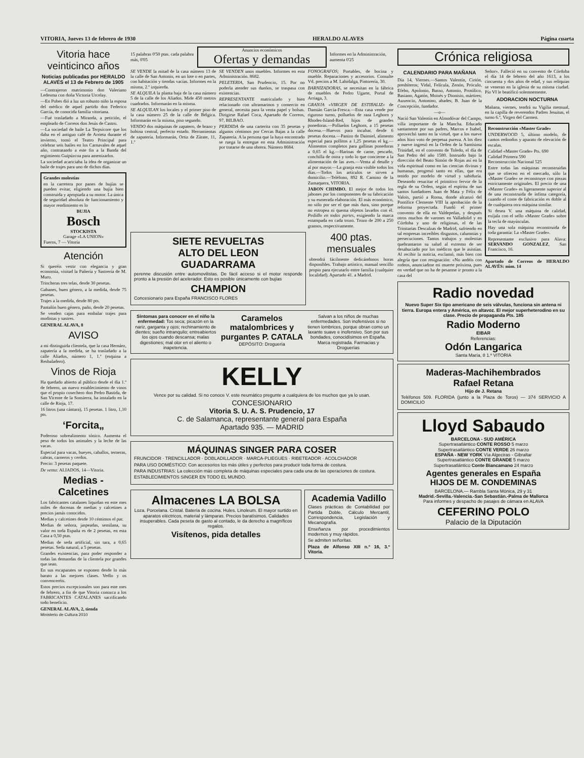VITORIA, Jueves 13 de febrero de 1930 HERALDO ALAVES Página cuarta
Vitoria hace veinticinco años
Noticias publicadas por HERALDO ALAVÉS el 13 de Febrero de 1905
—Contrajeron matrimonio don Valeriano Ledesma con doña Victoria Urcelay.
—En Pobes dió a luz un robusto niño la esposa del médico de aquel partido don Federico García, de conocida familia vitoriana.
—Fué trasladado a Miranda, a petición, el empleado de Correos don Jesús de Castro.
—La sociedad de baile La Terpsícore que los daba en el antiguo café de Arrieta durante el invierno, tomó el Teatro Principal para celebrar seis bailes en los Carnavales de aquel año, contratando a este fin a la Banda del regimiento Guipúzcoa para amenizarlos.
La sociedad acariciaba la idea de organizar un baile de trajes para uno de dichos días.
Grandes molestias
en la carretera por panes de bujías se pueden evitar, eligiendo una bujía bien construida y apropiada a su motor. La única de seguridad absoluta de funcionamiento y mayor rendimiento es lo
BUJIA
Bosch
STOCKISTA
Garage «LA UNION»
Fueros, 7 — Vitoria
Atención
Si queréis vestir con elegancia y gran economía, visitad la Pañería y Sastrería de M. Muro.
Trincheras tres telas, desde 30 pesetas.
Gabanes, buen género, a la medida, desde 75 pesetas.
Trajes a la medida, desde 80 pts.
Pantalón buen género, paño, desde 20 pesetas.
Se venden cajas para embalar trajes para modistas y sastres.
GENERAL ALAVA, 8
AVISO
a mi distinguida clientela, que la casa Hernáez, zapatería a la medida, se ha trasladado a la calle Aliados, número 1, 1.º (esquina a Resbaladero).
Vinos de Rioja
Ha quedado abierto al público desde el día 1.º de febrero, un nuevo establecimiento de vinos que el propio cosechero don Pedro Bastida, de San Vicente de la Sonsierra, ha instalado en la calle de Rioja, 17.
16 litros (una cántara), 15 pesetas. 1 litro, 1,10 pts.
‘Forcita„
Poderoso sobrealimento tónico. Aumenta el peso de todos los animales y la leche de las vacas.
Especial para vacas, bueyes, caballos, terneras, cabras, carneros y cerdos.
Precio: 3 pesetas paquete.
De venta: ALIADOS, 14—Vitoria.
Medias - Calcetines
Los fabricantes catalanes liquidan en este mes miles de docenas de medias y calcetines a precios jamás conocidos.
Medias y calcetines desde 10 céntimos el par.
Medias de señora, jaspeadas, semilana, su valor en toda España es de 2 pesetas, en esta Casa a 0,50 ptas.
Medias de seda artificial, sin tara, a 0,65 pesetas. Seda natural, a 5 pesetas.
Grandes existencias, para poder responder a todas las demandas de la clientela por grandes que sean.
En sus escaparates se exponen desde lo más barato a las mejores clases. Vedlo y os convenceréis.
Estos precios excepcionales son para este mes de febrero, a fin de que Vitoria conozca a los FABRICANTES CATALANES sacrificando todo beneficio.
GENERAL ALAVA, 2, tienda
15 palabras 0'50 ptas. cada palabra más, 0'05
Anuncios económicos
Ofertas y demandas
Informes en la Administración, aumenta 0'25
SE VENDE la mitad de la casa número 13 de la calle de San Antonio, en un lote o en partes, con habitación y tiendas vacías. Informes en la misma, 2.º izquierda.
SE ALQUILA la planta baja de la casa número 5 de la calle de los Aliados. Mide 450 metros cuadrados. Informarán en la misma.
SE ALQUILAN los locales y el primer piso de la casa número 25 de la calle de Bélgica. Informarán en la misma, piso segundo.
VENDO dos máquinas de zapatero, de brazo y bobina central, perfecto estado. Herramientas de zapatería. Informarán, Ortiz de Zárate, 11, 1.º
SE VENDEN unos muebles. Informes en esta Administración. 8682.
PELETERIA, San Prudencio, 15. Por no poderla atender sus dueños, se traspasa con existencias.
REPRESENTANTE matriculado y bien relacionado con ultramarinos y comercio en general, necesita para la venta papel y bolsas. Dirigirse Rafael Coca, Apartado de Correos, 97, BILBAO.
PERDIDA de una carterita con 35 pesetas y algunos céntimos por Cercas Bajas a la calle Zapatería. A la persona que la haya encontrado se ruega la entregue en esta Administración por tratarse de una obrera. Número 8684.
FONOGRAFOS; Portables, de bocina y mueble. Reparaciones y accesorios. Consulte Vd. precios a M. Lahidalga, Pintorería, 30.
BARNIZADORAS, se necesitan en la fábrica de muebles de Pedro Ugarte, Portal de Arriaga, 3.
GRANJA «VIRGEN DE ESTIBALIZ» de Damián García-Fresca.—Esta casa vende por riguroso turno, polluelos de raza Leghorn y Rhodes-Island-Red, hijos de grandes ponedoras.—Polluelos Leghorn, a 15 pesetas docena.—Huevos para incubar, desde 6 pesetas docena.—Panizo de Daimiel, alimento especial para pollitos a 1,25 pesetas el kg.—Alimentos completos para gallinas ponedoras a 0,65 el kg.—Harinas de carne, pescado, conchilla de ostra y todo lo que concierne a la alimentación de las aves.—Venta al detalle y al por mayor.—La granja esta visible todos los días.—Todos los artículos se sirven a domicilio.—Teléfono, 892 R. Camino de la Zumaquera, VITORIA.
JABON CHIMBO. El mejor de todos los jabones por los componentes de su fabricación y su esmerada elaboración. El más económico, no sólo por ser el que más dura, sino porque no estropea ni quema objetos lavados con él. Pedidlo en todas partes, exigiendo la marca estampada en cada trozo. Trozo de 200 a 250 gramos, respectivamente.
SIETE REVUELTAS
ALTO DEL LEON
GUADARRAMA
perenne discusión entre automovilistas. De fácil acceso si el motor responde pronto a la presión del acelerador. Esto es posible únicamente con bujías
CHAMPION
Concesionario para España FRANCISCO FLORES
400 ptas. mensuales
obtendrá fácilmente dedicándonos horas disponibles. Trabajo artístico, manual sencillo propio para ejecutarlo entre familia (cualquier localidad). Apartado 41. a Madrid.
Síntomas para conocer en el niño la enfermedad: Tos seca; picazón en la nariz, garganta y ojos; rechinamiento de dientes; sueño intranquilo; entreabiertos los ojos cuando descansa; malas digestiones; mal olor en el aliento o inapetencia.
Caramelos matalombrices y purgantes P. CATALA
DEPÓSITO: Droguería
Salvan a los niños de muchas enfermedades. Son inofensivos si no tienen lombrices, porque obran como un laxante suave e inofensivo. Son por sus bondades, conocidísimos en España. Marca registrada. Farmacias y Droguerías
KELLY
Vence por su calidad. Si no conoce V. este neumático pregunte a cualquiera de los muchos que ya lo usan.
CONCESIONARIO
Vitoria S. U. A. S. Prudencio, 17
C. de Salamanca, representante general para España
Apartado 935. — MADRID
MÁQUINAS SINGER PARA COSER
FRUNCIDOR · TRENCILLADOR · DOBLADILLADOR · MARCA-PLIEGUES · RIBETEADOR · ACOLCHADOR
PARA USO DOMÉSTICO: Con accesorios los más útiles y perfectos para producir toda forma de costura.
PARA INDUSTRIAS: La colección más completa de máquinas especiales para cada una de las operaciones de costura.
ESTABLECIMIENTOS SINGER EN TODO EL MUNDO.
Almacenes LA BOLSA
Loza. Porcelana. Cristal. Batería de cocina. Hules. Linoleum. El mayor surtido en aparatos eléctricos, material y lámparas. Precios baratísimos. Calidades insuperables. Cada peseta de gasto al contado, le da derecho a magníficos regalos.
Visítenos, pida detalles
Academia Vadillo
Clases prácticas de Contabilidad por Partida Doble, Cálculo Mercantil, Correspondencia, Legislación y Mecanografía.
Enseñanza por procedimientos modernos y muy rápidos.
Se admiten señoritas.
Plaza de Alfonso XIII n.º 16, 3.º Vitoria.
Crónica religiosa
CALENDARIO PARA MAÑANA
Día 14, Viernes.—Santos Valentín, Cirión, presbíteros; Vidal, Felícula, Zenón, Próculo, Efebo, Apolonio, Basso, Antonio, Protólico, Basiano, Agatón, Moisés y Dionisio, mártires; Auxencio, Antonino, abades; B. Juan de la Concepción, fundador.
—o—
Nació San Valentín en Almodóvar del Campo, villa importante de la Mancha. Educado santamente por sus padres, Marcos e Isabel, aprovechó tanto en la virtud, que a los nueve años hizo voto de perpetua pureza. A los diez y nueve ingresó en la Orden de la Santísima Trinidad, en el convento de Toledo, el día de San Pedro del año 1580. Instruido bajo la dirección del Beato Simón de Rojas así en la vida espiritual como en las ciencias divinas y humanas, progresó tanto en ellas, que era tenido por modelo de virtud y sabiduría. Deseando resucitar el primitivo fervor de la regla de su Orden, según el espíritu de sus santos fundadores Juan de Mata y Félix de Valois, partió a Roma, donde alcanzó del Pontífice Clemente VIII la aprobación de la reforma proyectada. Fundó el primer convento de ella en Valdepeñas, y después otros muchos de varones en Valladolid y en Córdoba y uno de religiosas, el de las Trinitarias Descalzas de Madrid, sufriendo en tal empresas increíbles disgustos, calumnias y persecuciones. Tantos trabajos y molestias quebrantaron su salud al extremo de ser desahuciado por los médicos que le asistían. Al recibir la noticia, exclamó, más bien con alegría que con resignación: «No andéis con rodeos, anunciadme mi muerte próxima, pues en verdad que no ha de pesarme ir pronto a la casa del
Señor». Falleció en su convento de Córdoba el día 14 de febrero del año 1613, a los cincuenta y dos años de edad, y sus reliquias se veneran en la iglesia de su misma ciudad. Pío VI le beatificó solemnemente.
ADORACION NOCTURNA
Mañana, viernes, tendrá su Vigilia mensual, en la capilla de reverendos Padres Jesuitas, el turno 6.º, Virgen del Carmen.
Reconstrucción «Master Grade»
UNDERWOOD 5, último modelo, de cantos redondos y aparato de elevación de escalas.
Calidad «Master Grade» Pts. 690
Calidad Primera 590
Reconstrucción Nacional 525
Entre todas las máquinas reconstruidas que se ofrecen en el mercado, sólo la «Master Grade» se reconstruye con piezas estrictamente originales. El precio de una «Master Grade» es ligeramente superior al de una reconstruida de ínfima categoría, cuando el coste de fabricación es doble al de cualquiera otra máquina similar.
Si desea V. una máquina de calidad, exíjala con el sello «Master Grade» sobre la tecla de mayúsculas.
Hay una sola máquina reconstruida de toda garantía: La «Master Grade».
Representante exclusivo para Alava: SERVANDO GONZALEZ, San Francisco, 16.
Apartado de Correos de HERALDO ALAVÉS: núm. 14
Radio novedad
Nuevo Super Six tipo americano de seis válvulas, funciona sin antena ni tierra. Europa entera y América, en altavoz. El mejor superheterodino en su clase. Precio de propaganda Pts. 185
Radio Moderno
EIBAR
Referencias:
Odón Langarica
Santa María, 8 1.º VITORIA
Maderas-Machihembrados
Rafael Retana
Hijo de J. Retana
Teléfonos 509. FLORIDA (junto a la Plaza de Toros) — 374 SERVICIO A DOMICILIO
Lloyd Sabaudo
BARCELONA - SUD AMÉRICA
Supertrasatlántico CONTE ROSSO 5 marzo
Supertrasatlántico CONTE VERDE 26 marzo
ESPAÑA - NEW YORK Vía Algeciras - Gibraltar
Supertrasatlántico CONTE GRANDE 5 marzo
Supertrasatlántico Conte Biancamano 24 marzo
Agentes generales en España
HIJOS DE M. CONDEMINAS
BARCELONA.— Rambla Santa Mónica, 29 y 31
Madrid.-Sevilla.-Valencia.-San Sebastián.-Palma de Mallorca
Para informes y despacho de pasajes de cámara en ALAVA
CEFERINO POLO
Palacio de la Diputación
Ministerio de Cultura 2010